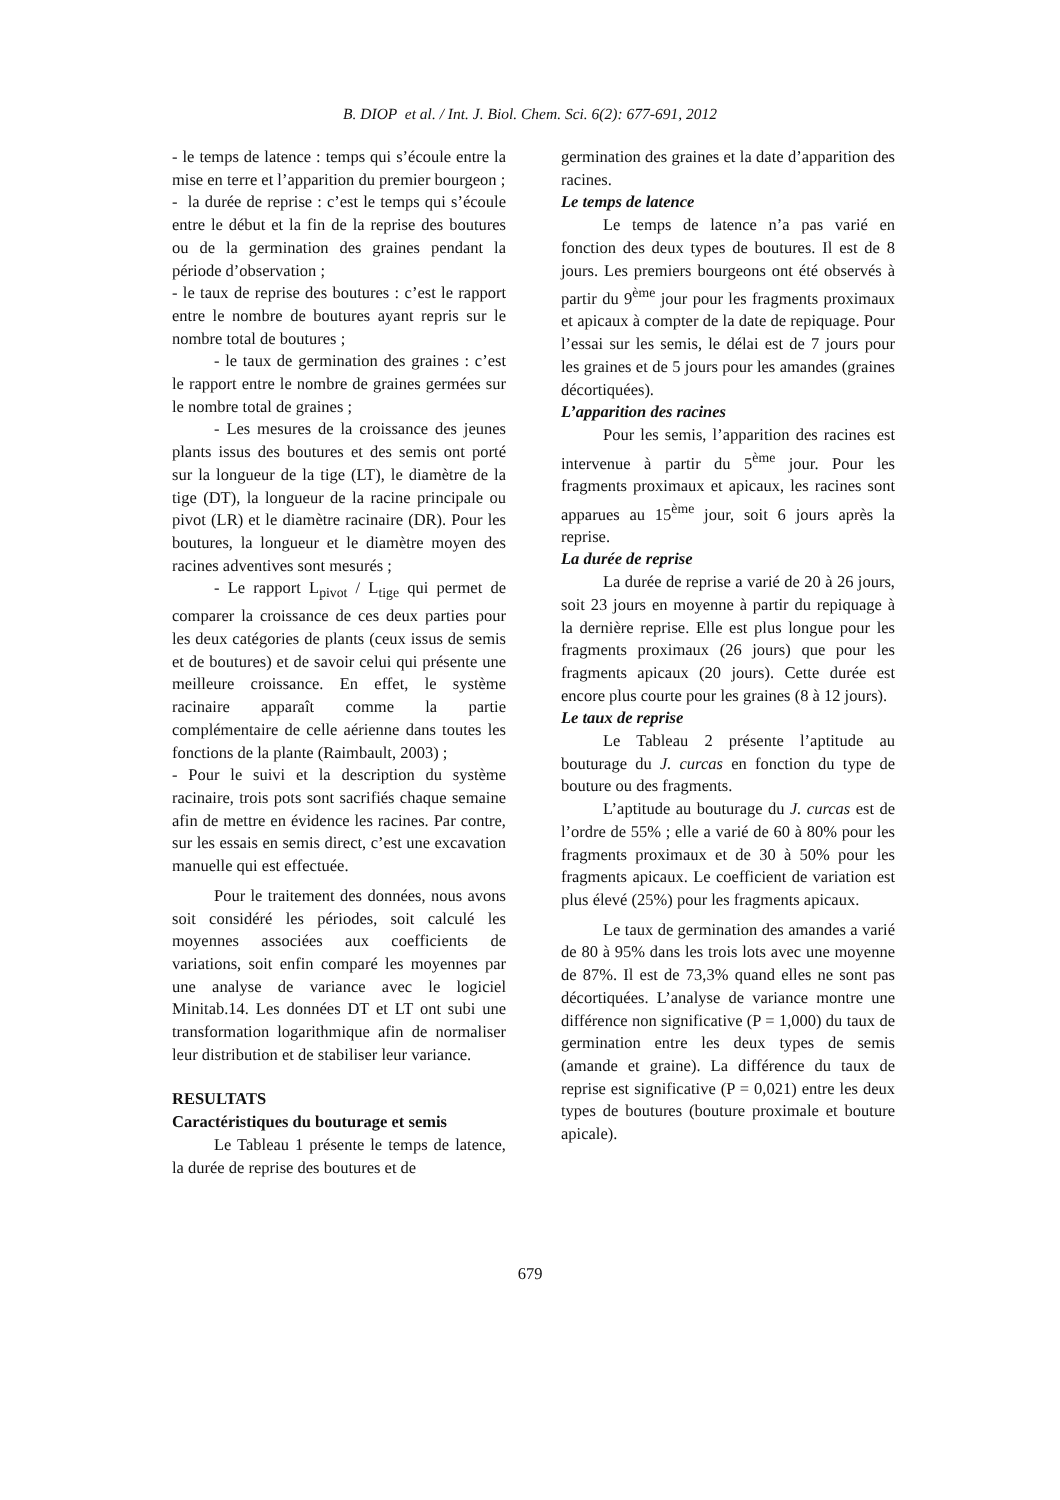B. DIOP et al. / Int. J. Biol. Chem. Sci. 6(2): 677-691, 2012
- le temps de latence : temps qui s’écoule entre la mise en terre et l’apparition du premier bourgeon ;
- la durée de reprise : c’est le temps qui s’écoule entre le début et la fin de la reprise des boutures ou de la germination des graines pendant la période d’observation ;
- le taux de reprise des boutures : c’est le rapport entre le nombre de boutures ayant repris sur le nombre total de boutures ;
- le taux de germination des graines : c’est le rapport entre le nombre de graines germées sur le nombre total de graines ;
- Les mesures de la croissance des jeunes plants issus des boutures et des semis ont porté sur la longueur de la tige (LT), le diamètre de la tige (DT), la longueur de la racine principale ou pivot (LR) et le diamètre racinaire (DR). Pour les boutures, la longueur et le diamètre moyen des racines adventives sont mesurés ;
- Le rapport L<sub>pivot</sub> / L<sub>tige</sub> qui permet de comparer la croissance de ces deux parties pour les deux catégories de plants (ceux issus de semis et de boutures) et de savoir celui qui présente une meilleure croissance. En effet, le système racinaire apparaît comme la partie complémentaire de celle aérienne dans toutes les fonctions de la plante (Raimbault, 2003) ;
- Pour le suivi et la description du système racinaire, trois pots sont sacrifiés chaque semaine afin de mettre en évidence les racines. Par contre, sur les essais en semis direct, c’est une excavation manuelle qui est effectuée.
Pour le traitement des données, nous avons soit considéré les périodes, soit calculé les moyennes associées aux coefficients de variations, soit enfin comparé les moyennes par une analyse de variance avec le logiciel Minitab.14. Les données DT et LT ont subi une transformation logarithmique afin de normaliser leur distribution et de stabiliser leur variance.
RESULTATS
Caractéristiques du bouturage et semis
Le Tableau 1 présente le temps de latence, la durée de reprise des boutures et de
germination des graines et la date d’apparition des racines.
Le temps de latence
Le temps de latence n’a pas varié en fonction des deux types de boutures. Il est de 8 jours. Les premiers bourgeons ont été observés à partir du 9<sup>ème</sup> jour pour les fragments proximaux et apicaux à compter de la date de repiquage. Pour l’essai sur les semis, le délai est de 7 jours pour les graines et de 5 jours pour les amandes (graines décortiquées).
L’apparition des racines
Pour les semis, l’apparition des racines est intervenue à partir du 5<sup>ème</sup> jour. Pour les fragments proximaux et apicaux, les racines sont apparues au 15<sup>ème</sup> jour, soit 6 jours après la reprise.
La durée de reprise
La durée de reprise a varié de 20 à 26 jours, soit 23 jours en moyenne à partir du repiquage à la dernière reprise. Elle est plus longue pour les fragments proximaux (26 jours) que pour les fragments apicaux (20 jours). Cette durée est encore plus courte pour les graines (8 à 12 jours).
Le taux de reprise
Le Tableau 2 présente l’aptitude au bouturage du J. curcas en fonction du type de bouture ou des fragments.
L’aptitude au bouturage du J. curcas est de l’ordre de 55% ; elle a varié de 60 à 80% pour les fragments proximaux et de 30 à 50% pour les fragments apicaux. Le coefficient de variation est plus élevé (25%) pour les fragments apicaux.
Le taux de germination des amandes a varié de 80 à 95% dans les trois lots avec une moyenne de 87%. Il est de 73,3% quand elles ne sont pas décortiquées. L’analyse de variance montre une différence non significative (P = 1,000) du taux de germination entre les deux types de semis (amande et graine). La différence du taux de reprise est significative (P = 0,021) entre les deux types de boutures (bouture proximale et bouture apicale).
679